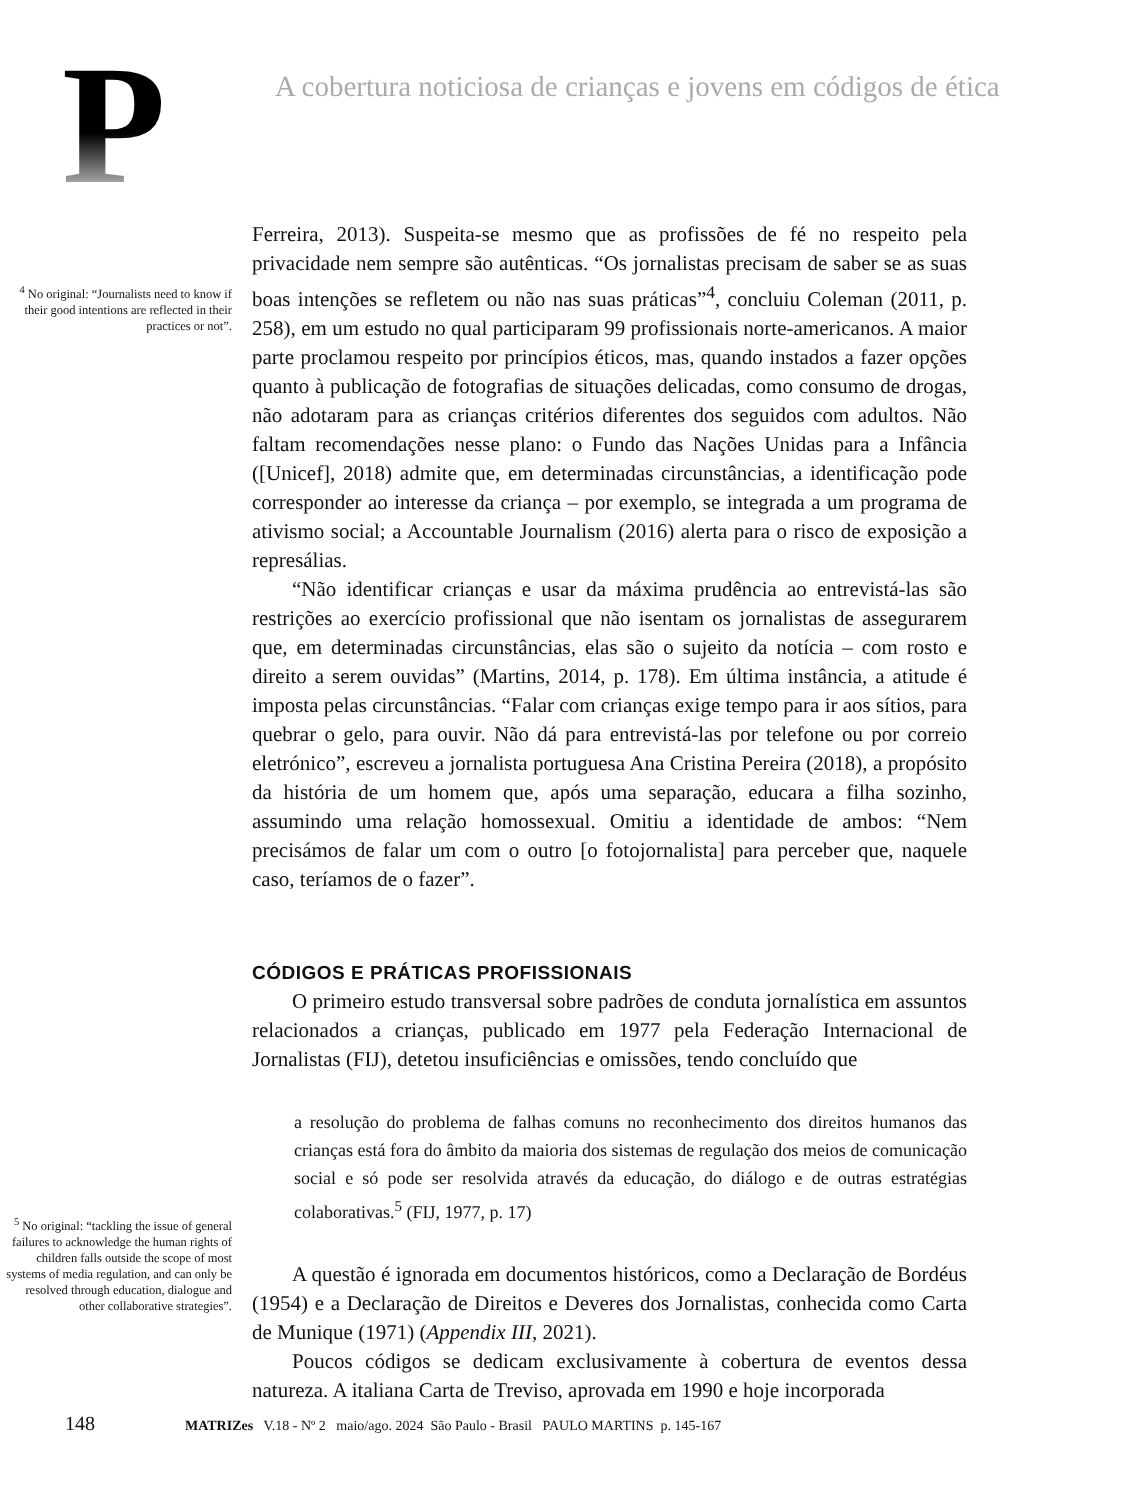P
A cobertura noticiosa de crianças e jovens em códigos de ética
<sup>4</sup> No original: “Journalists need to know if their good intentions are reflected in their practices or not”.
Ferreira, 2013). Suspeita-se mesmo que as profissões de fé no respeito pela privacidade nem sempre são autênticas. “Os jornalistas precisam de saber se as suas boas intenções se refletem ou não nas suas práticas”<sup>4</sup>, concluiu Coleman (2011, p. 258), em um estudo no qual participaram 99 profissionais norte-americanos. A maior parte proclamou respeito por princípios éticos, mas, quando instados a fazer opções quanto à publicação de fotografias de situações delicadas, como consumo de drogas, não adotaram para as crianças critérios diferentes dos seguidos com adultos. Não faltam recomendações nesse plano: o Fundo das Nações Unidas para a Infância ([Unicef], 2018) admite que, em determinadas circunstâncias, a identificação pode corresponder ao interesse da criança – por exemplo, se integrada a um programa de ativismo social; a Accountable Journalism (2016) alerta para o risco de exposição a represálias.
“Não identificar crianças e usar da máxima prudência ao entrevistá-las são restrições ao exercício profissional que não isentam os jornalistas de assegurarem que, em determinadas circunstâncias, elas são o sujeito da notícia – com rosto e direito a serem ouvidas” (Martins, 2014, p. 178). Em última instância, a atitude é imposta pelas circunstâncias. “Falar com crianças exige tempo para ir aos sítios, para quebrar o gelo, para ouvir. Não dá para entrevistá-las por telefone ou por correio eletrónico”, escreveu a jornalista portuguesa Ana Cristina Pereira (2018), a propósito da história de um homem que, após uma separação, educara a filha sozinho, assumindo uma relação homossexual. Omitiu a identidade de ambos: “Nem precisámos de falar um com o outro [o fotojornalista] para perceber que, naquele caso, teríamos de o fazer”.
CÓDIGOS E PRÁTICAS PROFISSIONAIS
O primeiro estudo transversal sobre padrões de conduta jornalística em assuntos relacionados a crianças, publicado em 1977 pela Federação Internacional de Jornalistas (FIJ), detetou insuficiências e omissões, tendo concluído que
a resolução do problema de falhas comuns no reconhecimento dos direitos humanos das crianças está fora do âmbito da maioria dos sistemas de regulação dos meios de comunicação social e só pode ser resolvida através da educação, do diálogo e de outras estratégias colaborativas.<sup>5</sup> (FIJ, 1977, p. 17)
<sup>5</sup> No original: “tackling the issue of general failures to acknowledge the human rights of children falls outside the scope of most systems of media regulation, and can only be resolved through education, dialogue and other collaborative strategies”.
A questão é ignorada em documentos históricos, como a Declaração de Bordéus (1954) e a Declaração de Direitos e Deveres dos Jornalistas, conhecida como Carta de Munique (1971) (Appendix III, 2021).
Poucos códigos se dedicam exclusivamente à cobertura de eventos dessa natureza. A italiana Carta de Treviso, aprovada em 1990 e hoje incorporada
148 MATRIZes V.18 - Nº 2 maio/ago. 2024 São Paulo - Brasil PAULO MARTINS p. 145-167